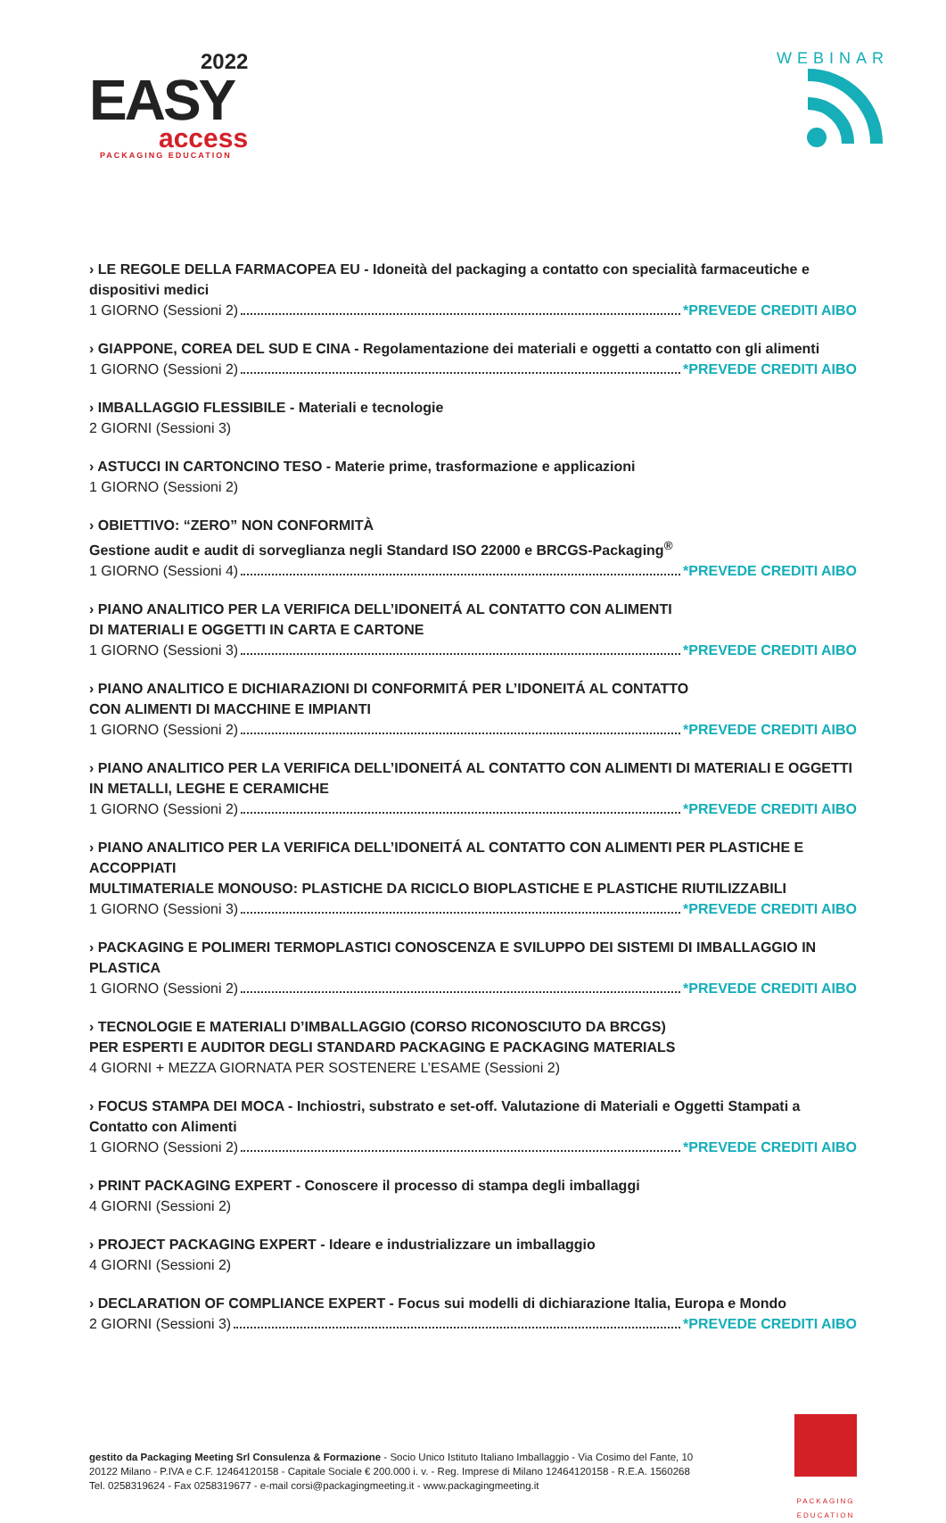2022
EASY
access
PACKAGING EDUCATION
WEBINAR
› LE REGOLE DELLA FARMACOPEA EU - Idoneità del packaging a contatto con specialità farmaceutiche e dispositivi medici
1 GIORNO (Sessioni 2) *PREVEDE CREDITI AIBO
› GIAPPONE, COREA DEL SUD E CINA - Regolamentazione dei materiali e oggetti a contatto con gli alimenti
1 GIORNO (Sessioni 2) *PREVEDE CREDITI AIBO
› IMBALLAGGIO FLESSIBILE - Materiali e tecnologie
2 GIORNI (Sessioni 3)
› ASTUCCI IN CARTONCINO TESO - Materie prime, trasformazione e applicazioni
1 GIORNO (Sessioni 2)
› OBIETTIVO: “ZERO” NON CONFORMITÀ
Gestione audit e audit di sorveglianza negli Standard ISO 22000 e BRCGS-Packaging<sup>®</sup>
1 GIORNO (Sessioni 4) *PREVEDE CREDITI AIBO
› PIANO ANALITICO PER LA VERIFICA DELL’IDONEITÁ AL CONTATTO CON ALIMENTI
DI MATERIALI E OGGETTI IN CARTA E CARTONE
1 GIORNO (Sessioni 3) *PREVEDE CREDITI AIBO
› PIANO ANALITICO E DICHIARAZIONI DI CONFORMITÁ PER L’IDONEITÁ AL CONTATTO
CON ALIMENTI DI MACCHINE E IMPIANTI
1 GIORNO (Sessioni 2) *PREVEDE CREDITI AIBO
› PIANO ANALITICO PER LA VERIFICA DELL’IDONEITÁ AL CONTATTO CON ALIMENTI DI MATERIALI E OGGETTI
IN METALLI, LEGHE E CERAMICHE
1 GIORNO (Sessioni 2) *PREVEDE CREDITI AIBO
› PIANO ANALITICO PER LA VERIFICA DELL’IDONEITÁ AL CONTATTO CON ALIMENTI PER PLASTICHE E ACCOPPIATI
MULTIMATERIALE MONOUSO: PLASTICHE DA RICICLO BIOPLASTICHE E PLASTICHE RIUTILIZZABILI
1 GIORNO (Sessioni 3) *PREVEDE CREDITI AIBO
› PACKAGING E POLIMERI TERMOPLASTICI CONOSCENZA E SVILUPPO DEI SISTEMI DI IMBALLAGGIO IN PLASTICA
1 GIORNO (Sessioni 2) *PREVEDE CREDITI AIBO
› TECNOLOGIE E MATERIALI D’IMBALLAGGIO (CORSO RICONOSCIUTO DA BRCGS)
PER ESPERTI E AUDITOR DEGLI STANDARD PACKAGING E PACKAGING MATERIALS
4 GIORNI + MEZZA GIORNATA PER SOSTENERE L’ESAME (Sessioni 2)
› FOCUS STAMPA DEI MOCA - Inchiostri, substrato e set-off. Valutazione di Materiali e Oggetti Stampati a Contatto con Alimenti
1 GIORNO (Sessioni 2) *PREVEDE CREDITI AIBO
› PRINT PACKAGING EXPERT - Conoscere il processo di stampa degli imballaggi
4 GIORNI (Sessioni 2)
› PROJECT PACKAGING EXPERT - Ideare e industrializzare un imballaggio
4 GIORNI (Sessioni 2)
› DECLARATION OF COMPLIANCE EXPERT - Focus sui modelli di dichiarazione Italia, Europa e Mondo
2 GIORNI (Sessioni 3) *PREVEDE CREDITI AIBO
gestito da Packaging Meeting Srl Consulenza & Formazione - Socio Unico Istituto Italiano Imballaggio - Via Cosimo del Fante, 10
20122 Milano - P.IVA e C.F. 12464120158 - Capitale Sociale € 200.000 i. v. - Reg. Imprese di Milano 12464120158 - R.E.A. 1560268
Tel. 0258319624 - Fax 0258319677 - e-mail corsi@packagingmeeting.it - www.packagingmeeting.it
PACKAGING EDUCATION